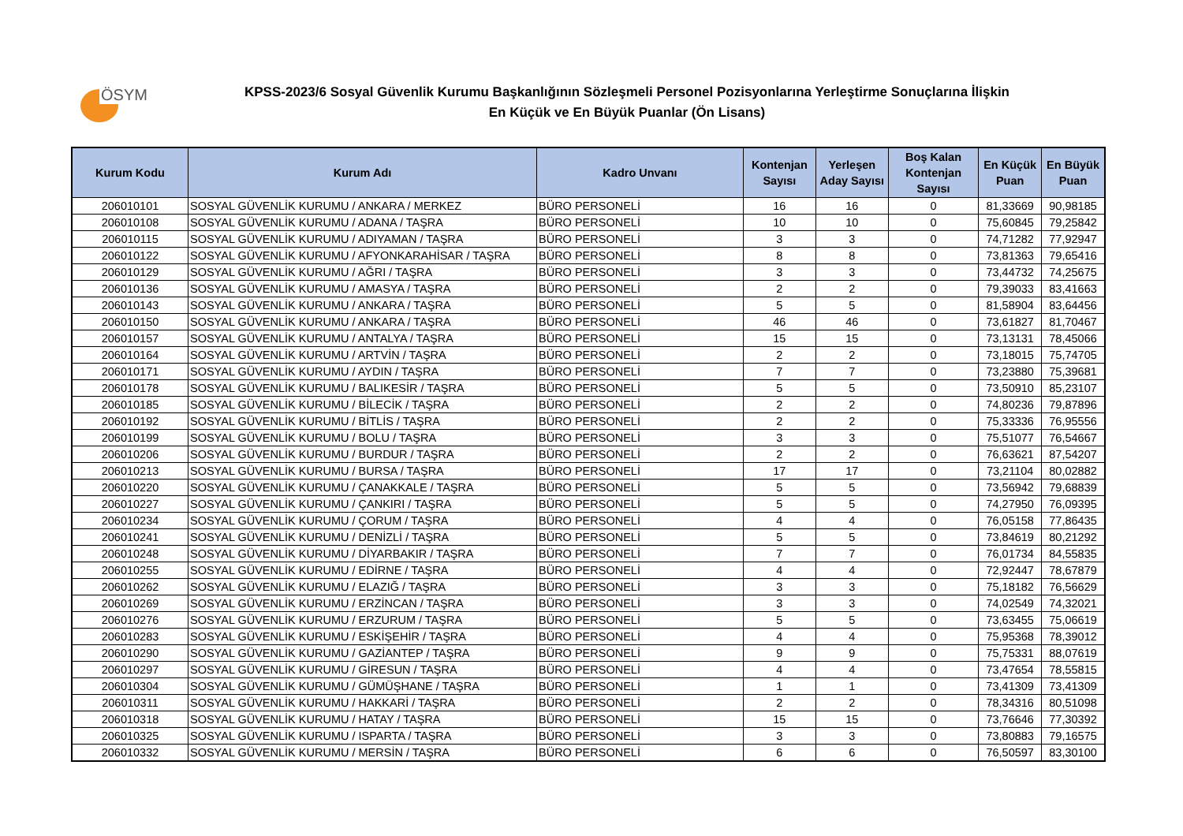ÖSYM
KPSS-2023/6 Sosyal Güvenlik Kurumu Başkanlığının Sözleşmeli Personel Pozisyonlarına Yerleştirme Sonuçlarına İlişkin
En Küçük ve En Büyük Puanlar (Ön Lisans)
| Kurum Kodu | Kurum Adı | Kadro Unvanı | Kontenjan Sayısı | Yerleşen Aday Sayısı | Boş Kalan Kontenjan Sayısı | En Küçük Puan | En Büyük Puan |
| --- | --- | --- | --- | --- | --- | --- | --- |
| 206010101 | SOSYAL GÜVENLİK KURUMU / ANKARA / MERKEZ | BÜRO PERSONELİ | 16 | 16 | 0 | 81,33669 | 90,98185 |
| 206010108 | SOSYAL GÜVENLİK KURUMU / ADANA / TAŞRA | BÜRO PERSONELİ | 10 | 10 | 0 | 75,60845 | 79,25842 |
| 206010115 | SOSYAL GÜVENLİK KURUMU / ADIYAMAN / TAŞRA | BÜRO PERSONELİ | 3 | 3 | 0 | 74,71282 | 77,92947 |
| 206010122 | SOSYAL GÜVENLİK KURUMU / AFYONKARAHİSAR / TAŞRA | BÜRO PERSONELİ | 8 | 8 | 0 | 73,81363 | 79,65416 |
| 206010129 | SOSYAL GÜVENLİK KURUMU / AĞRI / TAŞRA | BÜRO PERSONELİ | 3 | 3 | 0 | 73,44732 | 74,25675 |
| 206010136 | SOSYAL GÜVENLİK KURUMU / AMASYA / TAŞRA | BÜRO PERSONELİ | 2 | 2 | 0 | 79,39033 | 83,41663 |
| 206010143 | SOSYAL GÜVENLİK KURUMU / ANKARA / TAŞRA | BÜRO PERSONELİ | 5 | 5 | 0 | 81,58904 | 83,64456 |
| 206010150 | SOSYAL GÜVENLİK KURUMU / ANKARA / TAŞRA | BÜRO PERSONELİ | 46 | 46 | 0 | 73,61827 | 81,70467 |
| 206010157 | SOSYAL GÜVENLİK KURUMU / ANTALYA / TAŞRA | BÜRO PERSONELİ | 15 | 15 | 0 | 73,13131 | 78,45066 |
| 206010164 | SOSYAL GÜVENLİK KURUMU / ARTVİN / TAŞRA | BÜRO PERSONELİ | 2 | 2 | 0 | 73,18015 | 75,74705 |
| 206010171 | SOSYAL GÜVENLİK KURUMU / AYDIN / TAŞRA | BÜRO PERSONELİ | 7 | 7 | 0 | 73,23880 | 75,39681 |
| 206010178 | SOSYAL GÜVENLİK KURUMU / BALIKESİR / TAŞRA | BÜRO PERSONELİ | 5 | 5 | 0 | 73,50910 | 85,23107 |
| 206010185 | SOSYAL GÜVENLİK KURUMU / BİLECİK / TAŞRA | BÜRO PERSONELİ | 2 | 2 | 0 | 74,80236 | 79,87896 |
| 206010192 | SOSYAL GÜVENLİK KURUMU / BİTLİS / TAŞRA | BÜRO PERSONELİ | 2 | 2 | 0 | 75,33336 | 76,95556 |
| 206010199 | SOSYAL GÜVENLİK KURUMU / BOLU / TAŞRA | BÜRO PERSONELİ | 3 | 3 | 0 | 75,51077 | 76,54667 |
| 206010206 | SOSYAL GÜVENLİK KURUMU / BURDUR / TAŞRA | BÜRO PERSONELİ | 2 | 2 | 0 | 76,63621 | 87,54207 |
| 206010213 | SOSYAL GÜVENLİK KURUMU / BURSA / TAŞRA | BÜRO PERSONELİ | 17 | 17 | 0 | 73,21104 | 80,02882 |
| 206010220 | SOSYAL GÜVENLİK KURUMU / ÇANAKKALE / TAŞRA | BÜRO PERSONELİ | 5 | 5 | 0 | 73,56942 | 79,68839 |
| 206010227 | SOSYAL GÜVENLİK KURUMU / ÇANKIRI / TAŞRA | BÜRO PERSONELİ | 5 | 5 | 0 | 74,27950 | 76,09395 |
| 206010234 | SOSYAL GÜVENLİK KURUMU / ÇORUM / TAŞRA | BÜRO PERSONELİ | 4 | 4 | 0 | 76,05158 | 77,86435 |
| 206010241 | SOSYAL GÜVENLİK KURUMU / DENİZLİ / TAŞRA | BÜRO PERSONELİ | 5 | 5 | 0 | 73,84619 | 80,21292 |
| 206010248 | SOSYAL GÜVENLİK KURUMU / DİYARBAKIR / TAŞRA | BÜRO PERSONELİ | 7 | 7 | 0 | 76,01734 | 84,55835 |
| 206010255 | SOSYAL GÜVENLİK KURUMU / EDİRNE / TAŞRA | BÜRO PERSONELİ | 4 | 4 | 0 | 72,92447 | 78,67879 |
| 206010262 | SOSYAL GÜVENLİK KURUMU / ELAZIĞ / TAŞRA | BÜRO PERSONELİ | 3 | 3 | 0 | 75,18182 | 76,56629 |
| 206010269 | SOSYAL GÜVENLİK KURUMU / ERZİNCAN / TAŞRA | BÜRO PERSONELİ | 3 | 3 | 0 | 74,02549 | 74,32021 |
| 206010276 | SOSYAL GÜVENLİK KURUMU / ERZURUM / TAŞRA | BÜRO PERSONELİ | 5 | 5 | 0 | 73,63455 | 75,06619 |
| 206010283 | SOSYAL GÜVENLİK KURUMU / ESKİŞEHİR / TAŞRA | BÜRO PERSONELİ | 4 | 4 | 0 | 75,95368 | 78,39012 |
| 206010290 | SOSYAL GÜVENLİK KURUMU / GAZİANTEP / TAŞRA | BÜRO PERSONELİ | 9 | 9 | 0 | 75,75331 | 88,07619 |
| 206010297 | SOSYAL GÜVENLİK KURUMU / GİRESUN / TAŞRA | BÜRO PERSONELİ | 4 | 4 | 0 | 73,47654 | 78,55815 |
| 206010304 | SOSYAL GÜVENLİK KURUMU / GÜMÜŞHANE / TAŞRA | BÜRO PERSONELİ | 1 | 1 | 0 | 73,41309 | 73,41309 |
| 206010311 | SOSYAL GÜVENLİK KURUMU / HAKKARİ / TAŞRA | BÜRO PERSONELİ | 2 | 2 | 0 | 78,34316 | 80,51098 |
| 206010318 | SOSYAL GÜVENLİK KURUMU / HATAY / TAŞRA | BÜRO PERSONELİ | 15 | 15 | 0 | 73,76646 | 77,30392 |
| 206010325 | SOSYAL GÜVENLİK KURUMU / ISPARTA / TAŞRA | BÜRO PERSONELİ | 3 | 3 | 0 | 73,80883 | 79,16575 |
| 206010332 | SOSYAL GÜVENLİK KURUMU / MERSİN / TAŞRA | BÜRO PERSONELİ | 6 | 6 | 0 | 76,50597 | 83,30100 |